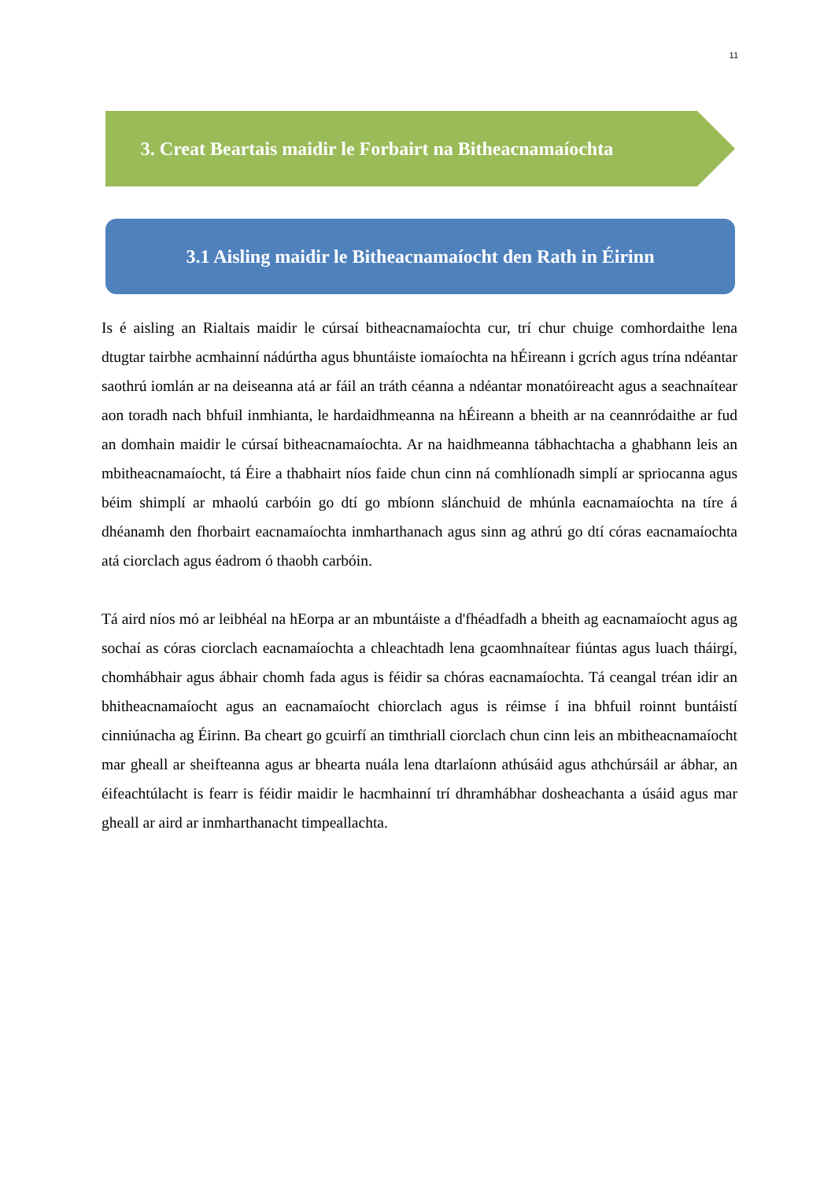11
3. Creat Beartais maidir le Forbairt na Bitheacnamaíochta
3.1 Aisling maidir le Bitheacnamaíocht den Rath in Éirinn
Is é aisling an Rialtais maidir le cúrsaí bitheacnamaíochta cur, trí chur chuige comhordaithe lena dtugtar tairbhe acmhainní nádúrtha agus bhuntáiste iomaíochta na hÉireann i gcrích agus trína ndéantar saothrú iomlán ar na deiseanna atá ar fáil an tráth céanna a ndéantar monatóireacht agus a seachnaítear aon toradh nach bhfuil inmhianta, le hardaidhmeanna na hÉireann a bheith ar na ceannródaithe ar fud an domhain maidir le cúrsaí bitheacnamaíochta. Ar na haidhmeanna tábhachtacha a ghabhann leis an mbitheacnamaíocht, tá Éire a thabhairt níos faide chun cinn ná comhlíonadh simplí ar spriocanna agus béim shimplí ar mhaolú carbóin go dtí go mbíonn slánchuid de mhúnla eacnamaíochta na tíre á dhéanamh den fhorbairt eacnamaíochta inmharthanach agus sinn ag athrú go dtí córas eacnamaíochta atá ciorclach agus éadrom ó thaobh carbóin.
Tá aird níos mó ar leibhéal na hEorpa ar an mbuntáiste a d'fhéadfadh a bheith ag eacnamaíocht agus ag sochaí as córas ciorclach eacnamaíochta a chleachtadh lena gcaomhnaítear fiúntas agus luach tháirgí, chomhábhair agus ábhair chomh fada agus is féidir sa chóras eacnamaíochta. Tá ceangal tréan idir an bhitheacnamaíocht agus an eacnamaíocht chiorclach agus is réimse í ina bhfuil roinnt buntáistí cinniúnacha ag Éirinn. Ba cheart go gcuirfí an timthriall ciorclach chun cinn leis an mbitheacnamaíocht mar gheall ar sheifteanna agus ar bhearta nuála lena dtarlaíonn athúsáid agus athchúrsáil ar ábhar, an éifeachtúlacht is fearr is féidir maidir le hacmhainní trí dhramhábhar dosheachanta a úsáid agus mar gheall ar aird ar inmharthanacht timpeallachta.